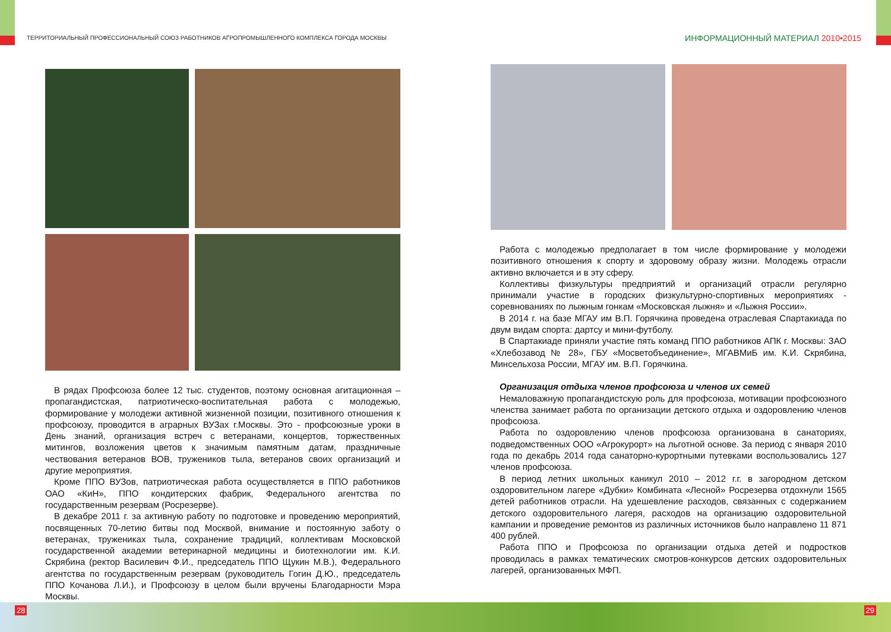ТЕРРИТОРИАЛЬНЫЙ ПРОФЕССИОНАЛЬНЫЙ СОЮЗ РАБОТНИКОВ АГРОПРОМЫШЛЕННОГО КОМПЛЕКСА ГОРОДА МОСКВЫ
ИНФОРМАЦИОННЫЙ МАТЕРИАЛ 2010•2015
В рядах Профсоюза более 12 тыс. студентов, поэтому основная агитационная – пропагандистская, патриотическо-воспитательная работа с молодежью, формирование у молодежи активной жизненной позиции, позитивного отношения к профсоюзу, проводится в аграрных ВУЗах г.Москвы. Это - профсоюзные уроки в День знаний, организация встреч с ветеранами, концертов, торжественных митингов, возложения цветов к значимым памятным датам, праздничные чествования ветеранов ВОВ, тружеников тыла, ветеранов своих организаций и другие мероприятия.
Кроме ППО ВУЗов, патриотическая работа осуществляется в ППО работников ОАО «КиН», ППО кондитерских фабрик, Федерального агентства по государственным резервам (Росрезерве).
В декабре 2011 г. за активную работу по подготовке и проведению мероприятий, посвященных 70-летию битвы под Москвой, внимание и постоянную заботу о ветеранах, тружениках тыла, сохранение традиций, коллективам Московской государственной академии ветеринарной медицины и биотехнологии им. К.И. Скрябина (ректор Василевич Ф.И., председатель ППО Щукин М.В.), Федерального агентства по государственным резервам (руководитель Гогин Д.Ю., председатель ППО Кочанова Л.И.), и Профсоюзу в целом были вручены Благодарности Мэра Москвы.
Работа с молодежью предполагает в том числе формирование у молодежи позитивного отношения к спорту и здоровому образу жизни. Молодежь отрасли активно включается и в эту сферу.
Коллективы физкультуры предприятий и организаций отрасли регулярно принимали участие в городских физкультурно-спортивных мероприятиях - соревнованиях по лыжным гонкам «Московская лыжня» и «Лыжня России».
В 2014 г. на базе МГАУ им В.П. Горячкина проведена отраслевая Спартакиада по двум видам спорта: дартсу и мини-футболу.
В Спартакиаде приняли участие пять команд ППО работников АПК г. Москвы: ЗАО «Хлебозавод № 28», ГБУ «Мосветобъединение», МГАВМиБ им. К.И. Скрябина, Минсельхоза России, МГАУ им. В.П. Горячкина.
Организация отдыха членов профсоюза и членов их семей
Немаловажную пропагандистскую роль для профсоюза, мотивации профсоюзного членства занимает работа по организации детского отдыха и оздоровлению членов профсоюза.
Работа по оздоровлению членов профсоюза организована в санаториях, подведомственных ООО «Агрокурорт» на льготной основе. За период с января 2010 года по декабрь 2014 года санаторно-курортными путевками воспользовались 127 членов профсоюза.
В период летних школьных каникул 2010 – 2012 г.г. в загородном детском оздоровительном лагере «Дубки» Комбината «Лесной» Росрезерва отдохнули 1565 детей работников отрасли. На удешевление расходов, связанных с содержанием детского оздоровительного лагеря, расходов на организацию оздоровительной кампании и проведение ремонтов из различных источников было направлено 11 871 400 рублей.
Работа ППО и Профсоюза по организации отдыха детей и подростков проводилась в рамках тематических смотров-конкурсов детских оздоровительных лагерей, организованных МФП.
28 29